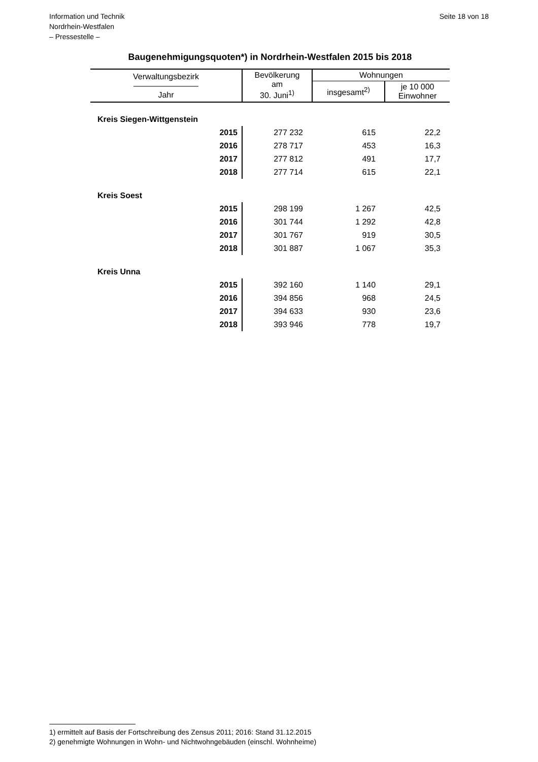Information und Technik
Nordrhein-Westfalen
– Pressestelle –
Seite 18 von 18
Baugenehmigungsquoten*) in Nordrhein-Westfalen 2015 bis 2018
| Verwaltungsbezirk ———————— Jahr | Bevölkerung am 30. Juni<sup>1)</sup> | Wohnungen | |
| --- | --- | --- | --- |
| | | insgesamt<sup>2)</sup> | je 10 000 Einwohner |
| Kreis Siegen-Wittgenstein | | | |
| 2015 | 277 232 | 615 | 22,2 |
| 2016 | 278 717 | 453 | 16,3 |
| 2017 | 277 812 | 491 | 17,7 |
| 2018 | 277 714 | 615 | 22,1 |
| Kreis Soest | | | |
| 2015 | 298 199 | 1 267 | 42,5 |
| 2016 | 301 744 | 1 292 | 42,8 |
| 2017 | 301 767 | 919 | 30,5 |
| 2018 | 301 887 | 1 067 | 35,3 |
| Kreis Unna | | | |
| 2015 | 392 160 | 1 140 | 29,1 |
| 2016 | 394 856 | 968 | 24,5 |
| 2017 | 394 633 | 930 | 23,6 |
| 2018 | 393 946 | 778 | 19,7 |
1) ermittelt auf Basis der Fortschreibung des Zensus 2011; 2016: Stand 31.12.2015
2) genehmigte Wohnungen in Wohn- und Nichtwohngebäuden (einschl. Wohnheime)